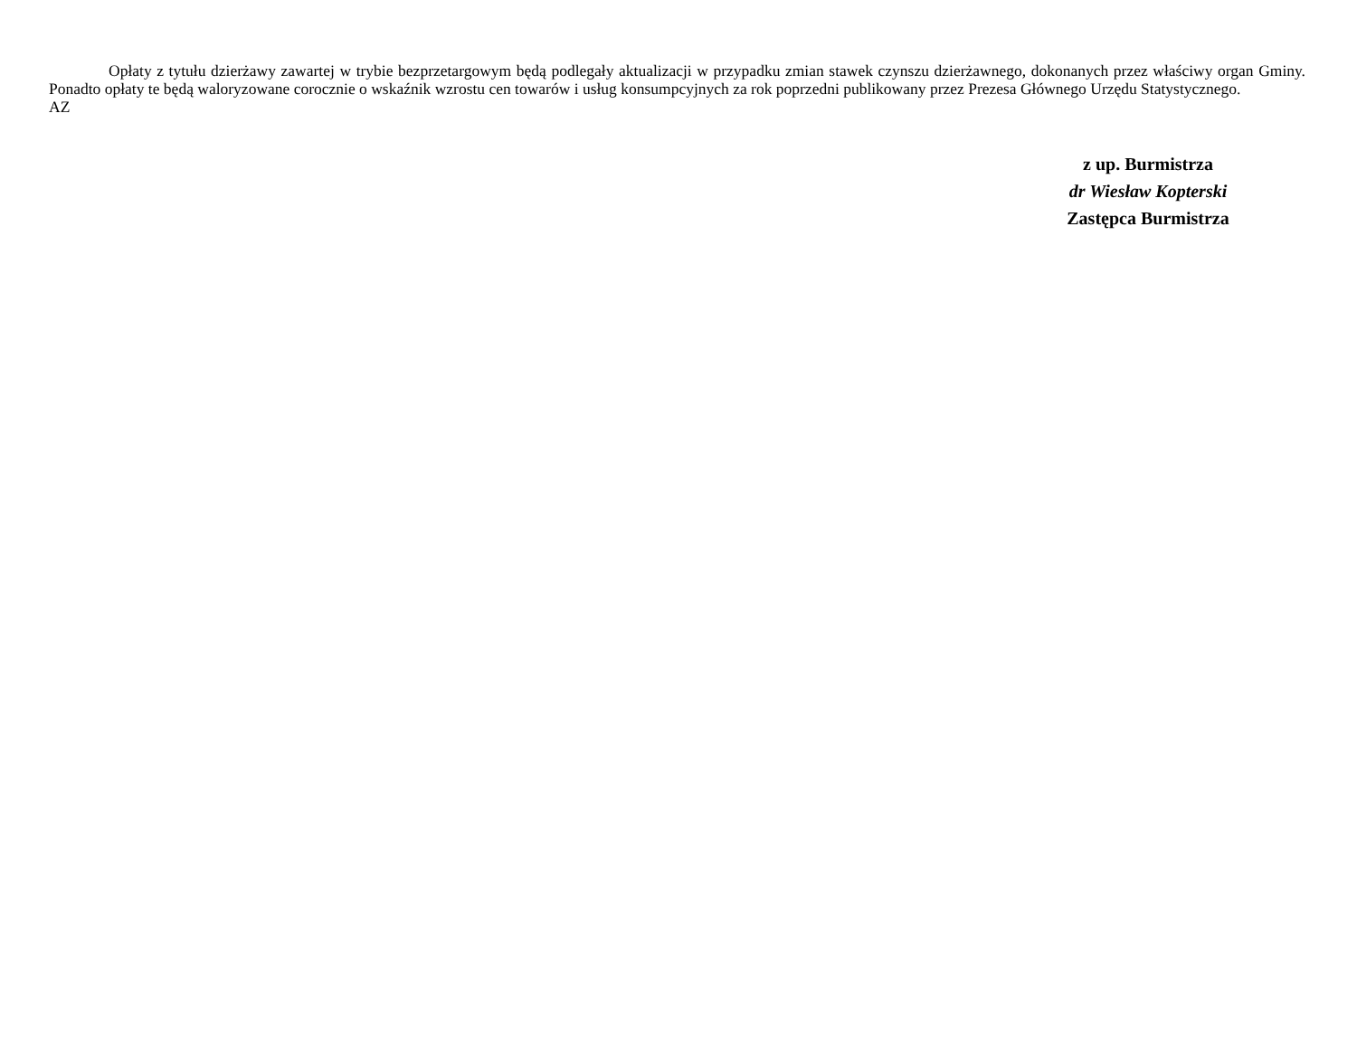Opłaty z tytułu dzierżawy zawartej w trybie bezprzetargowym będą podlegały aktualizacji w przypadku zmian stawek czynszu dzierżawnego, dokonanych przez właściwy organ Gminy. Ponadto opłaty te będą waloryzowane corocznie o wskaźnik wzrostu cen towarów i usług konsumpcyjnych za rok poprzedni publikowany przez Prezesa Głównego Urzędu Statystycznego.
AZ
z up. Burmistrza
dr Wiesław Kopterski
Zastępca Burmistrza